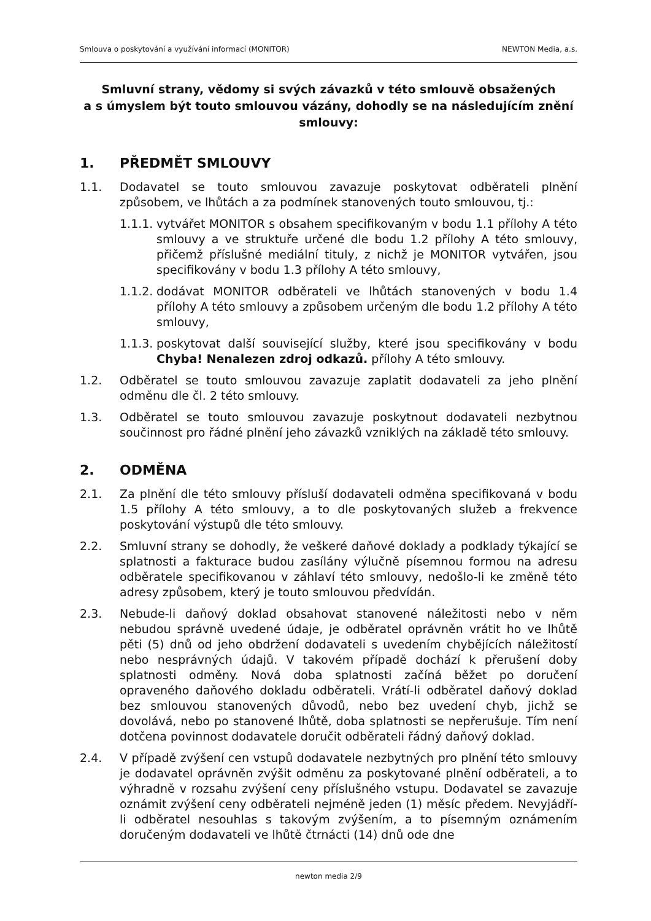Smlouva o poskytování a využívání informací (MONITOR) NEWTON Media, a.s.
Smluvní strany, vědomy si svých závazků v této smlouvě obsažených
a s úmyslem být touto smlouvou vázány, dohodly se na následujícím znění smlouvy:
1. PŘEDMĚT SMLOUVY
1.1. Dodavatel se touto smlouvou zavazuje poskytovat odběrateli plnění způsobem, ve lhůtách a za podmínek stanovených touto smlouvou, tj.:
1.1.1.
vytvářet MONITOR s obsahem specifikovaným v bodu 1.1 přílohy A této smlouvy a ve struktuře určené dle bodu 1.2 přílohy A této smlouvy, přičemž příslušné mediální tituly, z nichž je MONITOR vytvářen, jsou specifikovány v bodu 1.3 přílohy A této smlouvy,
1.1.2.
dodávat MONITOR odběrateli ve lhůtách stanovených v bodu 1.4 přílohy A této smlouvy a způsobem určeným dle bodu 1.2 přílohy A této smlouvy,
1.1.3.
poskytovat další související služby, které jsou specifikovány v bodu Chyba! Nenalezen zdroj odkazů. přílohy A této smlouvy.
1.2. Odběratel se touto smlouvou zavazuje zaplatit dodavateli za jeho plnění odměnu dle čl. 2 této smlouvy.
1.3. Odběratel se touto smlouvou zavazuje poskytnout dodavateli nezbytnou součinnost pro řádné plnění jeho závazků vzniklých na základě této smlouvy.
2. ODMĚNA
2.1. Za plnění dle této smlouvy přísluší dodavateli odměna specifikovaná v bodu 1.5 přílohy A této smlouvy, a to dle poskytovaných služeb a frekvence poskytování výstupů dle této smlouvy.
2.2. Smluvní strany se dohodly, že veškeré daňové doklady a podklady týkající se splatnosti a fakturace budou zasílány výlučně písemnou formou na adresu odběratele specifikovanou v záhlaví této smlouvy, nedošlo-li ke změně této adresy způsobem, který je touto smlouvou předvídán.
2.3. Nebude-li daňový doklad obsahovat stanovené náležitosti nebo v něm nebudou správně uvedené údaje, je odběratel oprávněn vrátit ho ve lhůtě pěti (5) dnů od jeho obdržení dodavateli s uvedením chybějících náležitostí nebo nesprávných údajů. V takovém případě dochází k přerušení doby splatnosti odměny. Nová doba splatnosti začíná běžet po doručení opraveného daňového dokladu odběrateli. Vrátí-li odběratel daňový doklad bez smlouvou stanovených důvodů, nebo bez uvedení chyb, jichž se dovolává, nebo po stanovené lhůtě, doba splatnosti se nepřerušuje. Tím není dotčena povinnost dodavatele doručit odběrateli řádný daňový doklad.
2.4. V případě zvýšení cen vstupů dodavatele nezbytných pro plnění této smlouvy je dodavatel oprávněn zvýšit odměnu za poskytované plnění odběrateli, a to výhradně v rozsahu zvýšení ceny příslušného vstupu. Dodavatel se zavazuje oznámit zvýšení ceny odběrateli nejméně jeden (1) měsíc předem. Nevyjádří-li odběratel nesouhlas s takovým zvýšením, a to písemným oznámením doručeným dodavateli ve lhůtě čtrnácti (14) dnů ode dne
newton media 2/9